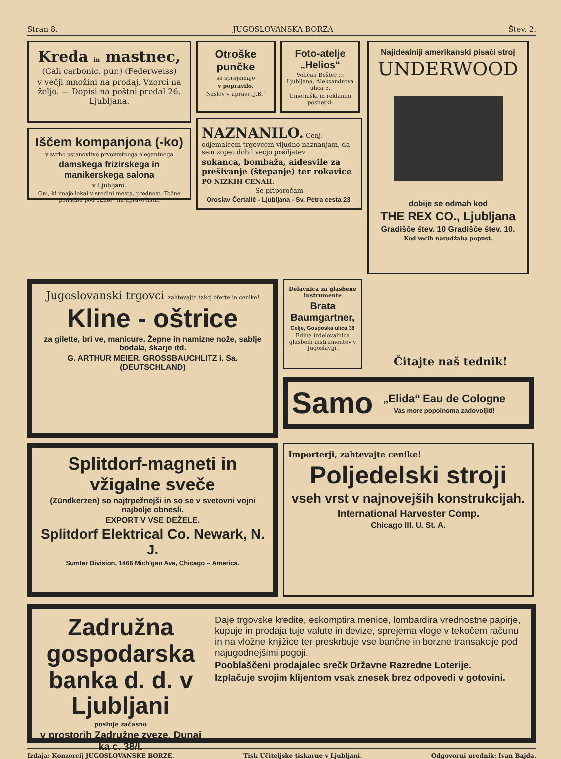Stran 8. JUGOSLOVANSKA BORZA Štev. 2.
Kreda in mastnec,
(Cali carbonic. pur.) (Federweiss)
v večji množini na prodaj. Vzorci na željo. — Dopisi na poštni predal 26. Ljubljana.
Iščem kompanjona (-ko)
v svrho ustanovitve prvovrstnega elegantnega
damskega frizirskega in manikerskega salona
v Ljubljani.
Oni, ki imajo lokal v sredini mesta, prednost. Točne ponudbe pod „Elite“ na upravo lista.
Otroške punčke
se sprejemajo
v popravilo.
Naslov v upravi „J.B.“
Foto-atelje „Helios“
Veličan Bešter ::: Ljubljana, Aleksandrova ulica 5.
Umetniški in reklamni posnetki.
NAZNANILO. Cenj. odjemalcem trgovcem vljudno naznanjam, da sem zopet dobil večjo pošiljatev
sukanca, bombaža, aidesvile za prešivanje (štepanje) ter rokavice
PO NIZKIH CENAH.
Se priporočam
Oroslav Čertalič - Ljubljana - Sv. Petra cesta 23.
Najidealniji amerikanski pisači stroj
UNDERWOOD
dobije se odmah kod
THE REX CO., Ljubljana
Gradišče štev. 10 Gradišče štev. 10.
Kod većih narudžaba popust.
Jugoslovanski trgovci zahtevajte takoj oferte in cenike!
Kline - oštrice
za gilette, bri ve, manicure. Žepne in namizne nože, sablje bodala, škarje itd.
G. ARTHUR MEIER, GROSSBAUCHLITZ i. Sa. (DEUTSCHLAND)
Delavnica za glasbene instrumente
Brata Baumgartner,
Celje, Gosposka ulica 38
Edina izdelovalnica glasbeih instrumentov v Jugoslaviji.
Čitajte naš tednik!
Samo
„Elida“ Eau de Cologne
Vas more popolnoma zadovoljiti!
Splitdorf-magneti in vžigalne sveče
(Zündkerzen) so najtrpežnejši in so se v svetovni vojni najbolje obnesli.
EXPORT V VSE DEŽELE.
Splitdorf Elektrical Co. Newark, N. J.
Sumter Division, 1466 Mich'gan Ave, Chicago -- America.
Importerji, zahtevajte cenike!
Poljedelski stroji
vseh vrst v najnovejših konstrukcijah.
International Harvester Comp.
Chicago Ill. U. St. A.
Zadružna gospodarska banka d. d. v Ljubljani
posluje začasno
v prostorih Zadružne zveze, Dunaj ka c. 38/I.
Daje trgovske kredite, eskomptira menice, lombardira vrednostne papirje, kupuje in prodaja tuje valute in devize, sprejema vloge v tekočem računu in na vložne knjižice ter preskrbuje vse bančne in borzne transakcije pod najugodnejšimi pogoji.
Pooblaščeni prodajalec srečk Državne Razredne Loterije.
Izplačuje svojim klijentom vsak znesek brez odpovedi v gotovini.
Izdaja: Konzorcij JUGOSLOVANSKE BORZE. Tisk Učiteljske tiskarne v Ljubljani. Odgovorni urednik: Ivan Bajda.